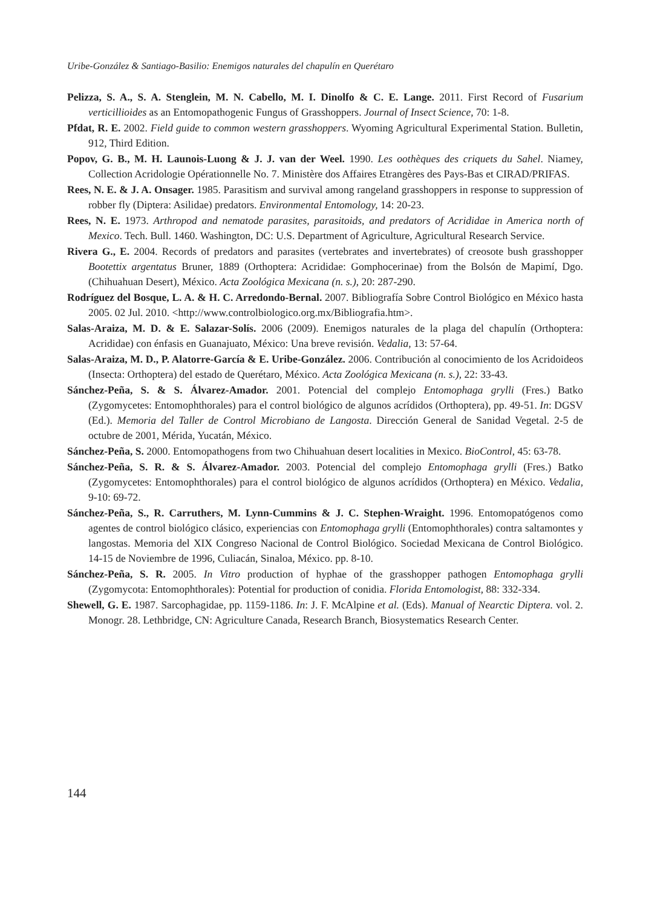Uribe-González & Santiago-Basilio: Enemigos naturales del chapulín en Querétaro
Pelizza, S. A., S. A. Stenglein, M. N. Cabello, M. I. Dinolfo & C. E. Lange. 2011. First Record of Fusarium verticillioides as an Entomopathogenic Fungus of Grasshoppers. Journal of Insect Science, 70: 1-8.
Pfdat, R. E. 2002. Field guide to common western grasshoppers. Wyoming Agricultural Experimental Station. Bulletin, 912, Third Edition.
Popov, G. B., M. H. Launois-Luong & J. J. van der Weel. 1990. Les oothèques des criquets du Sahel. Niamey, Collection Acridologie Opérationnelle No. 7. Ministère dos Affaires Etrangères des Pays-Bas et CIRAD/PRIFAS.
Rees, N. E. & J. A. Onsager. 1985. Parasitism and survival among rangeland grasshoppers in response to suppression of robber fly (Diptera: Asilidae) predators. Environmental Entomology, 14: 20-23.
Rees, N. E. 1973. Arthropod and nematode parasites, parasitoids, and predators of Acrididae in America north of Mexico. Tech. Bull. 1460. Washington, DC: U.S. Department of Agriculture, Agricultural Research Service.
Rivera G., E. 2004. Records of predators and parasites (vertebrates and invertebrates) of creosote bush grasshopper Bootettix argentatus Bruner, 1889 (Orthoptera: Acrididae: Gomphocerinae) from the Bolsón de Mapimí, Dgo. (Chihuahuan Desert), México. Acta Zoológica Mexicana (n. s.), 20: 287-290.
Rodríguez del Bosque, L. A. & H. C. Arredondo-Bernal. 2007. Bibliografía Sobre Control Biológico en México hasta 2005. 02 Jul. 2010. <http://www.controlbiologico.org.mx/Bibliografia.htm>.
Salas-Araiza, M. D. & E. Salazar-Solís. 2006 (2009). Enemigos naturales de la plaga del chapulín (Orthoptera: Acrididae) con énfasis en Guanajuato, México: Una breve revisión. Vedalia, 13: 57-64.
Salas-Araiza, M. D., P. Alatorre-García & E. Uribe-González. 2006. Contribución al conocimiento de los Acridoideos (Insecta: Orthoptera) del estado de Querétaro, México. Acta Zoológica Mexicana (n. s.), 22: 33-43.
Sánchez-Peña, S. & S. Álvarez-Amador. 2001. Potencial del complejo Entomophaga grylli (Fres.) Batko (Zygomycetes: Entomophthorales) para el control biológico de algunos acrídidos (Orthoptera), pp. 49-51. In: DGSV (Ed.). Memoria del Taller de Control Microbiano de Langosta. Dirección General de Sanidad Vegetal. 2-5 de octubre de 2001, Mérida, Yucatán, México.
Sánchez-Peña, S. 2000. Entomopathogens from two Chihuahuan desert localities in Mexico. BioControl, 45: 63-78.
Sánchez-Peña, S. R. & S. Álvarez-Amador. 2003. Potencial del complejo Entomophaga grylli (Fres.) Batko (Zygomycetes: Entomophthorales) para el control biológico de algunos acrídidos (Orthoptera) en México. Vedalia, 9-10: 69-72.
Sánchez-Peña, S., R. Carruthers, M. Lynn-Cummins & J. C. Stephen-Wraight. 1996. Entomopatógenos como agentes de control biológico clásico, experiencias con Entomophaga grylli (Entomophthorales) contra saltamontes y langostas. Memoria del XIX Congreso Nacional de Control Biológico. Sociedad Mexicana de Control Biológico. 14-15 de Noviembre de 1996, Culiacán, Sinaloa, México. pp. 8-10.
Sánchez-Peña, S. R. 2005. In Vitro production of hyphae of the grasshopper pathogen Entomophaga grylli (Zygomycota: Entomophthorales): Potential for production of conidia. Florida Entomologist, 88: 332-334.
Shewell, G. E. 1987. Sarcophagidae, pp. 1159-1186. In: J. F. McAlpine et al. (Eds). Manual of Nearctic Diptera. vol. 2. Monogr. 28. Lethbridge, CN: Agriculture Canada, Research Branch, Biosystematics Research Center.
144